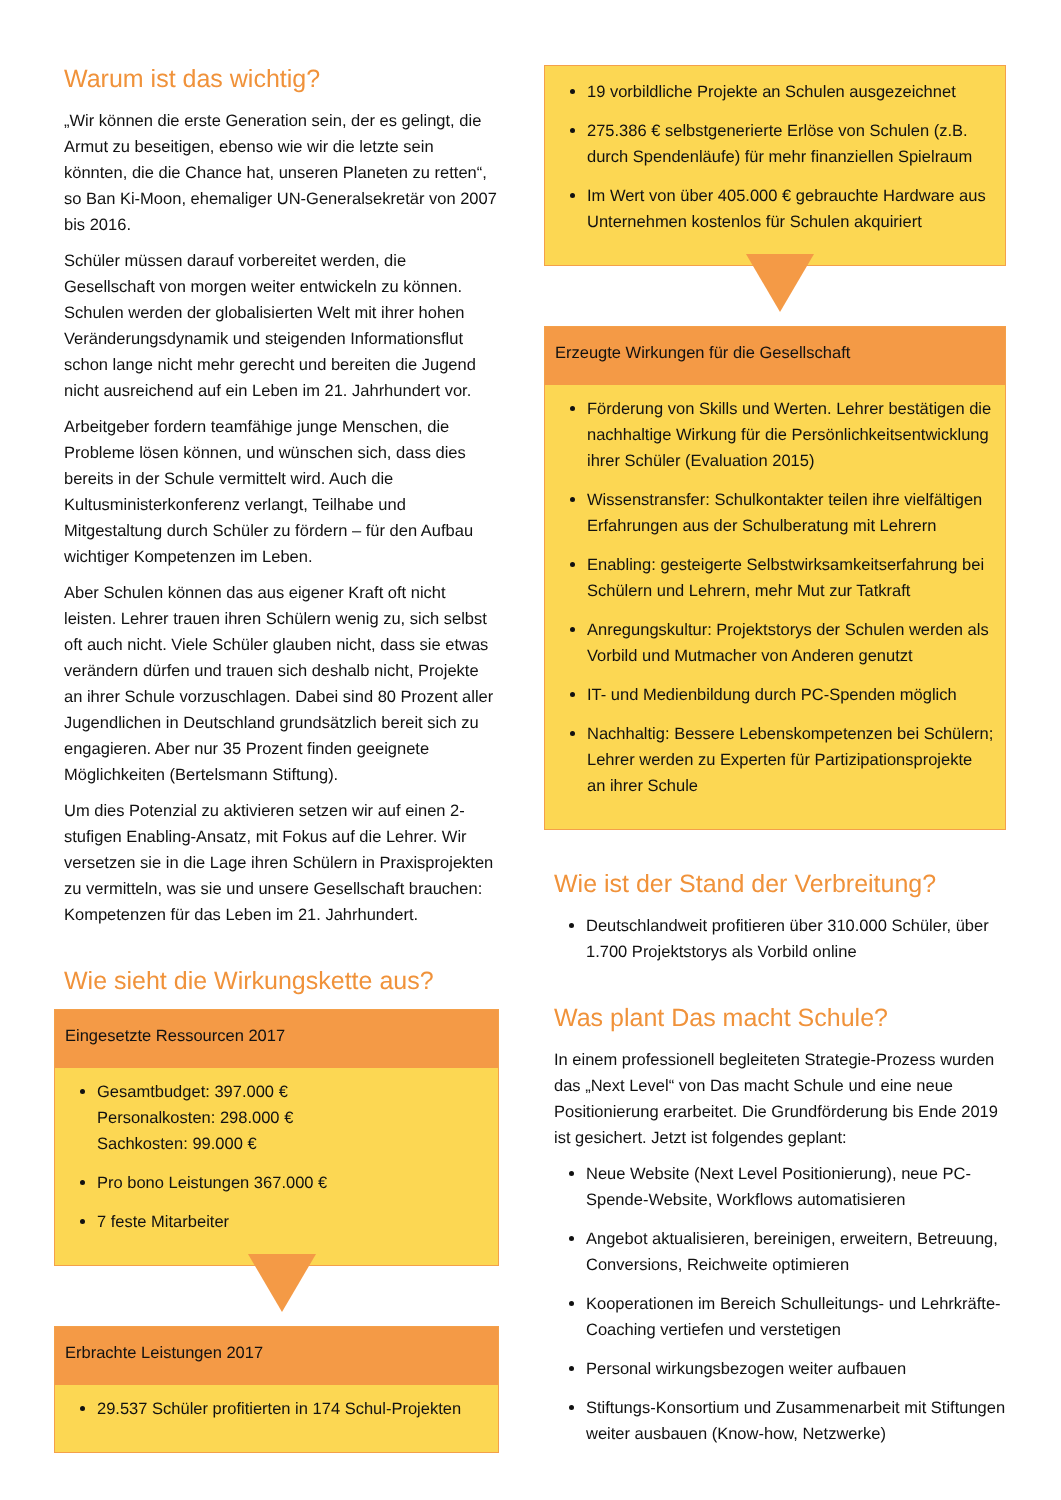Warum ist das wichtig?
„Wir können die erste Generation sein, der es gelingt, die Armut zu beseitigen, ebenso wie wir die letzte sein könnten, die die Chance hat, unseren Planeten zu retten“, so Ban Ki-Moon, ehemaliger UN-Generalsekretär von 2007 bis 2016.
Schüler müssen darauf vorbereitet werden, die Gesellschaft von morgen weiter entwickeln zu können. Schulen werden der globalisierten Welt mit ihrer hohen Veränderungsdynamik und steigenden Informationsflut schon lange nicht mehr gerecht und bereiten die Jugend nicht ausreichend auf ein Leben im 21. Jahrhundert vor.
Arbeitgeber fordern teamfähige junge Menschen, die Probleme lösen können, und wünschen sich, dass dies bereits in der Schule vermittelt wird. Auch die Kultusministerkonferenz verlangt, Teilhabe und Mitgestaltung durch Schüler zu fördern – für den Aufbau wichtiger Kompetenzen im Leben.
Aber Schulen können das aus eigener Kraft oft nicht leisten. Lehrer trauen ihren Schülern wenig zu, sich selbst oft auch nicht. Viele Schüler glauben nicht, dass sie etwas verändern dürfen und trauen sich deshalb nicht, Projekte an ihrer Schule vorzuschlagen. Dabei sind 80 Prozent aller Jugendlichen in Deutschland grundsätzlich bereit sich zu engagieren. Aber nur 35 Prozent finden geeignete Möglichkeiten (Bertelsmann Stiftung).
Um dies Potenzial zu aktivieren setzen wir auf einen 2-stufigen Enabling-Ansatz, mit Fokus auf die Lehrer. Wir versetzen sie in die Lage ihren Schülern in Praxisprojekten zu vermitteln, was sie und unsere Gesellschaft brauchen: Kompetenzen für das Leben im 21. Jahrhundert.
Wie sieht die Wirkungskette aus?
Eingesetzte Ressourcen 2017
Gesamtbudget: 397.000 €
Personalkosten: 298.000 €
Sachkosten: 99.000 €
Pro bono Leistungen 367.000 €
7 feste Mitarbeiter
Erbrachte Leistungen 2017
29.537 Schüler profitierten in 174 Schul-Projekten
19 vorbildliche Projekte an Schulen ausgezeichnet
275.386 € selbstgenerierte Erlöse von Schulen (z.B. durch Spendenläufe) für mehr finanziellen Spielraum
Im Wert von über 405.000 € gebrauchte Hardware aus Unternehmen kostenlos für Schulen akquiriert
Erzeugte Wirkungen für die Gesellschaft
Förderung von Skills und Werten. Lehrer bestätigen die nachhaltige Wirkung für die Persönlichkeitsentwicklung ihrer Schüler (Evaluation 2015)
Wissenstransfer: Schulkontakter teilen ihre vielfältigen Erfahrungen aus der Schulberatung mit Lehrern
Enabling: gesteigerte Selbstwirksamkeitserfahrung bei Schülern und Lehrern, mehr Mut zur Tatkraft
Anregungskultur: Projektstorys der Schulen werden als Vorbild und Mutmacher von Anderen genutzt
IT- und Medienbildung durch PC-Spenden möglich
Nachhaltig: Bessere Lebenskompetenzen bei Schülern; Lehrer werden zu Experten für Partizipationsprojekte an ihrer Schule
Wie ist der Stand der Verbreitung?
Deutschlandweit profitieren über 310.000 Schüler, über 1.700 Projektstorys als Vorbild online
Was plant Das macht Schule?
In einem professionell begleiteten Strategie-Prozess wurden das „Next Level“ von Das macht Schule und eine neue Positionierung erarbeitet. Die Grundförderung bis Ende 2019 ist gesichert. Jetzt ist folgendes geplant:
Neue Website (Next Level Positionierung), neue PC-Spende-Website, Workflows automatisieren
Angebot aktualisieren, bereinigen, erweitern, Betreuung, Conversions, Reichweite optimieren
Kooperationen im Bereich Schulleitungs- und Lehrkräfte-Coaching vertiefen und verstetigen
Personal wirkungsbezogen weiter aufbauen
Stiftungs-Konsortium und Zusammenarbeit mit Stiftungen weiter ausbauen (Know-how, Netzwerke)